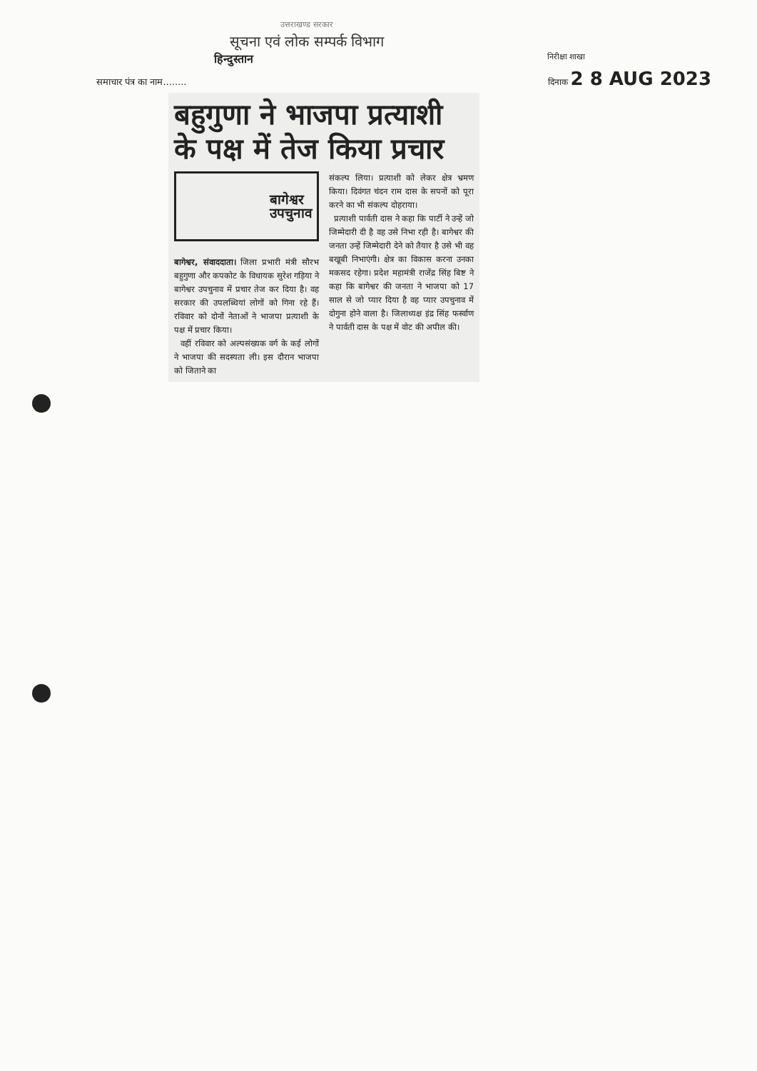उत्तराखण्ड सरकार
सूचना एवं लोक सम्पर्क विभाग
हिन्दुस्तान निरीक्षा शाखा
दिनाक 2 8 AUG 2023
समाचार पंत्र का नाम........
बहुगुणा ने भाजपा प्रत्याशी के पक्ष में तेज किया प्रचार
बागेश्वर
उपचुनाव
बागेश्वर, संवाददाता। जिला प्रभारी मंत्री सौरभ बहुगुणा और कपकोट के विधायक सुरेश गड़िया ने बागेश्वर उपचुनाव में प्रचार तेज कर दिया है। वह सरकार की उपलब्धियां लोगों को गिना रहे हैं। रविवार को दोनों नेताओं ने भाजपा प्रत्याशी के पक्ष में प्रचार किया।
वहीं रविवार को अल्पसंख्यक वर्ग के कई लोगों ने भाजपा की सदस्यता ली। इस दौरान भाजपा को जिताने का
संकल्प लिया। प्रत्याशी को लेकर क्षेत्र भ्रमण किया। दिवंगत चंदन राम दास के सपनों को पूरा करने का भी संकल्प दोहराया।
प्रत्याशी पार्वती दास ने कहा कि पार्टी ने उन्हें जो जिम्मेदारी दी है वह उसे निभा रही है। बागेश्वर की जनता उन्हें जिम्मेदारी देने को तैयार है उसे भी वह बखूबी निभाएंगी। क्षेत्र का विकास करना उनका मकसद रहेगा। प्रदेश महामंत्री राजेंद्र सिंह बिष्ट ने कहा कि बागेश्वर की जनता ने भाजपा को 17 साल से जो प्यार दिया है वह प्यार उपचुनाव में दोगुना होने वाला है। जिलाध्यक्ष इंद्र सिंह फर्स्वाण ने पार्वती दास के पक्ष में वोट की अपील की।